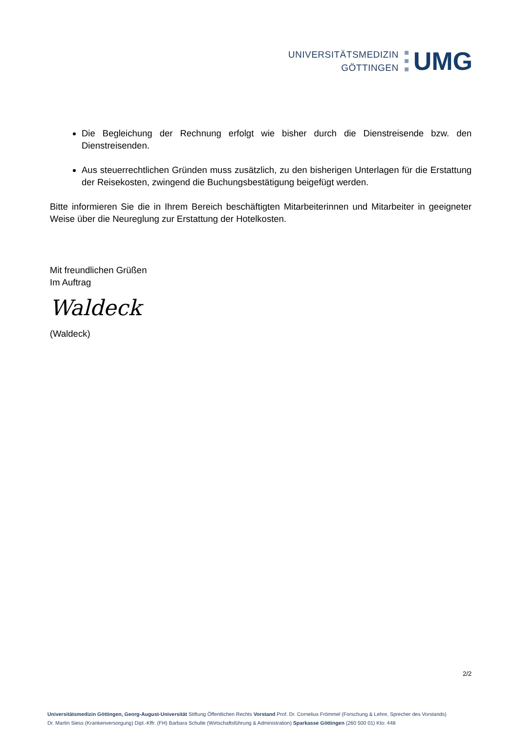UNIVERSITÄTSMEDIZIN
GÖTTINGEN
UMG
Die Begleichung der Rechnung erfolgt wie bisher durch die Dienstreisende bzw. den Dienstreisenden.
Aus steuerrechtlichen Gründen muss zusätzlich, zu den bisherigen Unterlagen für die Erstattung der Reisekosten, zwingend die Buchungsbestätigung beigefügt werden.
Bitte informieren Sie die in Ihrem Bereich beschäftigten Mitarbeiterinnen und Mitarbeiter in geeigneter Weise über die Neureglung zur Erstattung der Hotelkosten.
Mit freundlichen Grüßen
Im Auftrag
Waldeck
(Waldeck)
2/2
Universitätsmedizin Göttingen, Georg-August-Universität Stiftung Öffentlichen Rechts Vorstand Prof. Dr. Cornelius Frömmel (Forschung & Lehre, Sprecher des Vorstands)
Dr. Martin Siess (Krankenversorgung) Dipl.-Kffr. (FH) Barbara Schulte (Wirtschaftsführung & Administration) Sparkasse Göttingen (260 500 01) Kto: 448